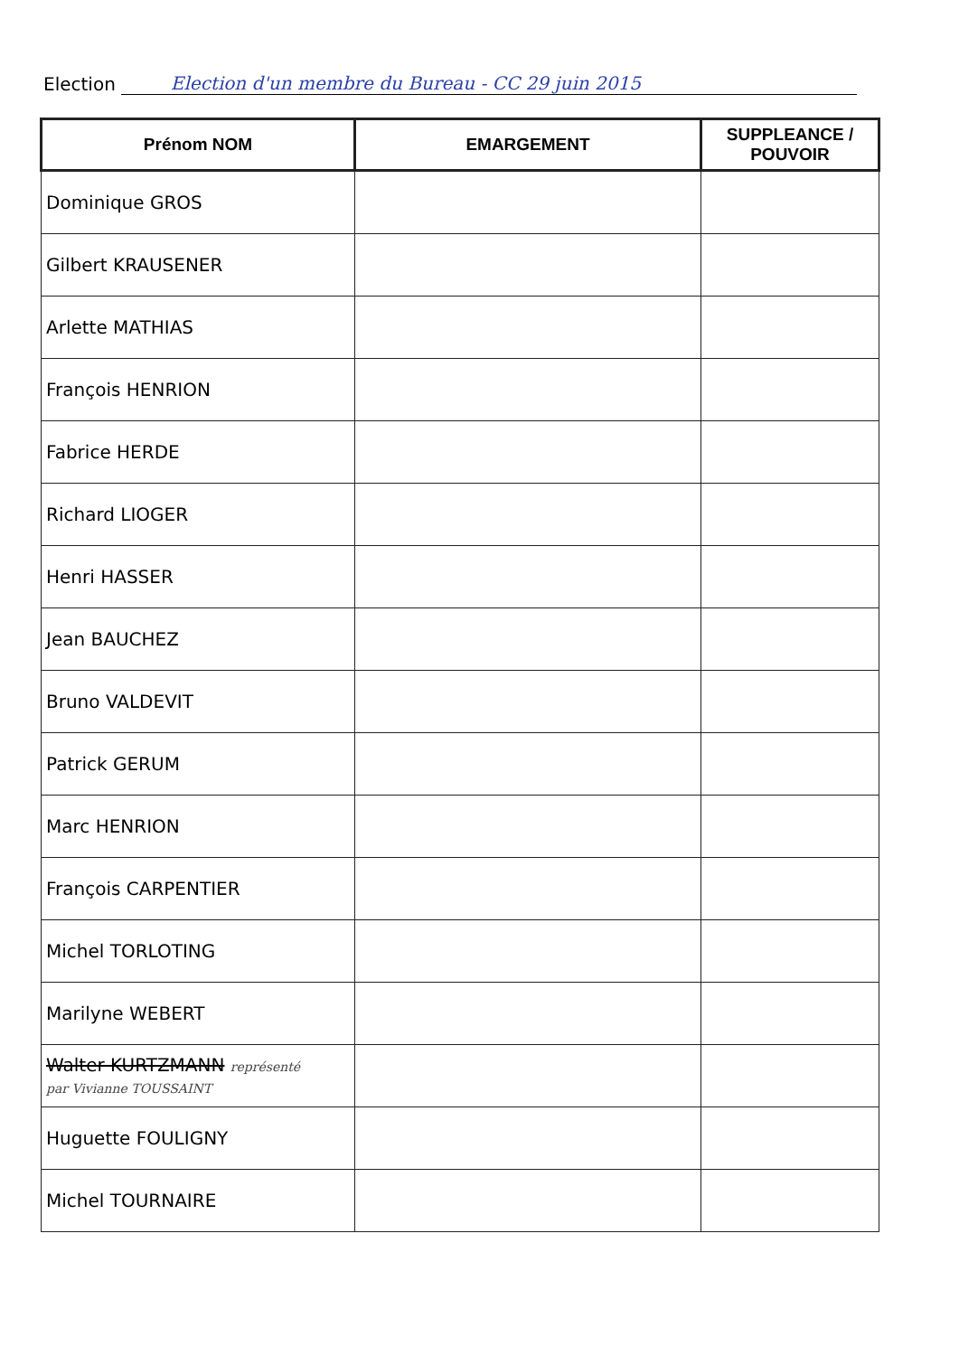Election Election d'un membre du Bureau - CC 29 juin 2015
| Prénom NOM | EMARGEMENT | SUPPLEANCE / POUVOIR |
| --- | --- | --- |
| Dominique GROS | | |
| Gilbert KRAUSENER | | |
| Arlette MATHIAS | | |
| François HENRION | | |
| Fabrice HERDE | | |
| Richard LIOGER | | |
| Henri HASSER | | |
| Jean BAUCHEZ | | |
| Bruno VALDEVIT | | |
| Patrick GERUM | | |
| Marc HENRION | | |
| François CARPENTIER | | |
| Michel TORLOTING | | |
| Marilyne WEBERT | | |
| Walter KURTZMANN représenté par Vivianne TOUSSAINT | | |
| Huguette FOULIGNY | | |
| Michel TOURNAIRE | | |